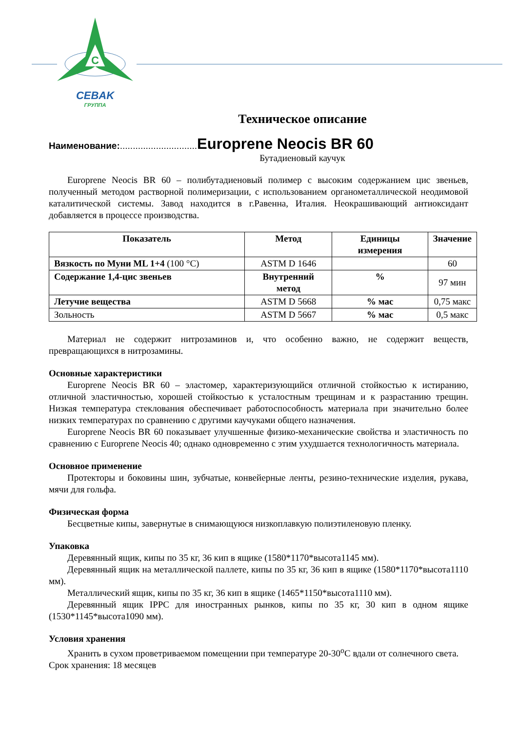C
CEBAK
ГРУППА
Техническое описание
Наименование:.............................. Europrene Neocis BR 60
Бутадиеновый каучук
Europrene Neocis BR 60 – полибутадиеновый полимер с высоким содержанием цис звеньев, полученный методом растворной полимеризации, с использованием органометаллической неодимовой каталитической системы. Завод находится в г.Равенна, Италия. Неокрашивающий антиоксидант добавляется в процессе производства.
| Показатель | Метод | Единицы измерения | Значение |
| --- | --- | --- | --- |
| Вязкость по Муни ML 1+4 (100 °С) | ASTM D 1646 | | 60 |
| Содержание 1,4-цис звеньев | Внутренний метод | % | 97 мин |
| Летучие вещества | ASTM D 5668 | % мас | 0,75 макс |
| Зольность | ASTM D 5667 | % мас | 0,5 макс |
Материал не содержит нитрозаминов и, что особенно важно, не содержит веществ, превращающихся в нитрозамины.
Основные характеристики
Europrene Neocis BR 60 – эластомер, характеризующийся отличной стойкостью к истиранию, отличной эластичностью, хорошей стойкостью к усталостным трещинам и к разрастанию трещин. Низкая температура стеклования обеспечивает работоспособность материала при значительно более низких температурах по сравнению с другими каучуками общего назначения.
Europrene Neocis BR 60 показывает улучшенные физико-механические свойства и эластичность по сравнению с Europrene Neocis 40; однако одновременно с этим ухудшается технологичность материала.
Основное применение
Протекторы и боковины шин, зубчатые, конвейерные ленты, резино-технические изделия, рукава, мячи для гольфа.
Физическая форма
Бесцветные кипы, завернутые в снимающуюся низкоплавкую полиэтиленовую пленку.
Упаковка
Деревянный ящик, кипы по 35 кг, 36 кип в ящике (1580*1170*высота1145 мм).
Деревянный ящик на металлической паллете, кипы по 35 кг, 36 кип в ящике (1580*1170*высота1110 мм).
Металлический ящик, кипы по 35 кг, 36 кип в ящике (1465*1150*высота1110 мм).
Деревянный ящик IPPC для иностранных рынков, кипы по 35 кг, 30 кип в одном ящике (1530*1145*высота1090 мм).
Условия хранения
Хранить в сухом проветриваемом помещении при температуре 20-30<sup>о</sup>С вдали от солнечного света.
Срок хранения: 18 месяцев